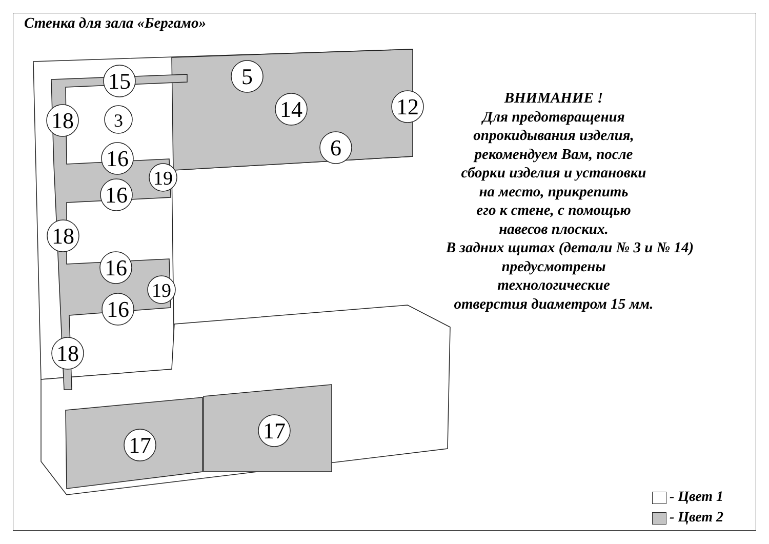Стенка для зала «Бергамо»
15
5
18
3
14
12
6
16
19
16
18
16
19
16
18
17
17
ВНИМАНИЕ !
Для предотвращения
опрокидывания изделия,
рекомендуем Вам, после
сборки изделия и установки
на место, прикрепить
его к стене, с помощью
навесов плоских.
В задних щитах (детали № 3 и № 14)
предусмотрены технологические
отверстия диаметром 15 мм.
- Цвет 1
- Цвет 2